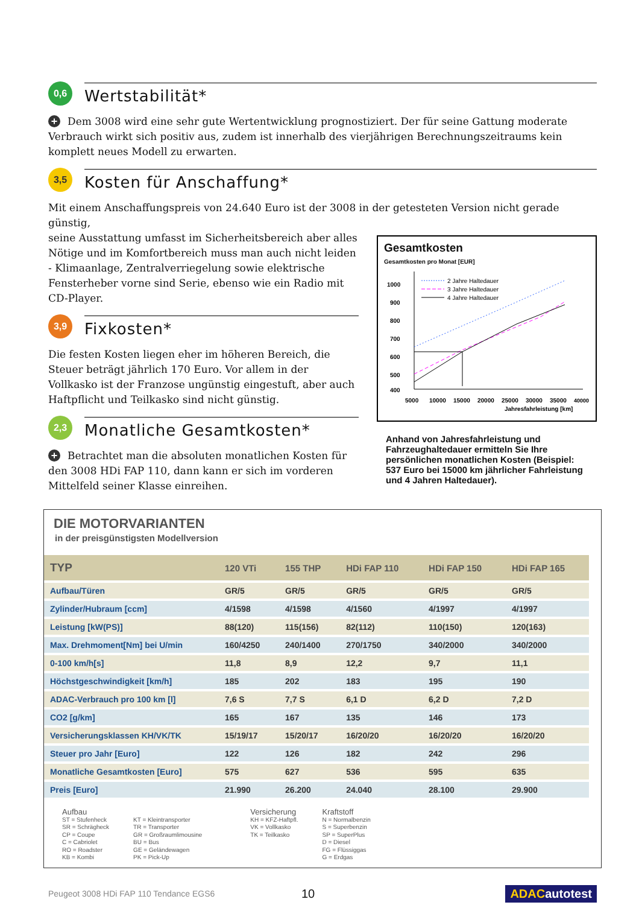0,6
Wertstabilität*
+ Dem 3008 wird eine sehr gute Wertentwicklung prognostiziert. Der für seine Gattung moderate Verbrauch wirkt sich positiv aus, zudem ist innerhalb des vierjährigen Berechnungszeitraums kein komplett neues Modell zu erwarten.
3,5
Kosten für Anschaffung*
Mit einem Anschaffungspreis von 24.640 Euro ist der 3008 in der getesteten Version nicht gerade günstig,
seine Ausstattung umfasst im Sicherheitsbereich aber alles Nötige und im Komfortbereich muss man auch nicht leiden - Klimaanlage, Zentralverriegelung sowie elektrische Fensterheber vorne sind Serie, ebenso wie ein Radio mit CD-Player.
3,9
Fixkosten*
Die festen Kosten liegen eher im höheren Bereich, die Steuer beträgt jährlich 170 Euro. Vor allem in der Vollkasko ist der Franzose ungünstig eingestuft, aber auch Haftpflicht und Teilkasko sind nicht günstig.
2,3
Monatliche Gesamtkosten*
+ Betrachtet man die absoluten monatlichen Kosten für den 3008 HDi FAP 110, dann kann er sich im vorderen Mittelfeld seiner Klasse einreihen.
Gesamtkosten
Gesamtkosten pro Monat [EUR]
1000
900
800
700
600
500
400
5000
10000
15000
20000
25000
30000
35000
40000
Jahresfahrleistung [km]
2 Jahre Haltedauer
3 Jahre Haltedauer
4 Jahre Haltedauer
Anhand von Jahresfahrleistung und Fahrzeughaltedauer ermitteln Sie Ihre persönlichen monatlichen Kosten (Beispiel: 537 Euro bei 15000 km jährlicher Fahrleistung und 4 Jahren Haltedauer).
DIE MOTORVARIANTEN
in der preisgünstigsten Modellversion
| TYP | 120 VTi | 155 THP | HDi FAP 110 | HDi FAP 150 | HDi FAP 165 |
| --- | --- | --- | --- | --- | --- |
| Aufbau/Türen | GR/5 | GR/5 | GR/5 | GR/5 | GR/5 |
| Zylinder/Hubraum [ccm] | 4/1598 | 4/1598 | 4/1560 | 4/1997 | 4/1997 |
| Leistung [kW(PS)] | 88(120) | 115(156) | 82(112) | 110(150) | 120(163) |
| Max. Drehmoment[Nm] bei U/min | 160/4250 | 240/1400 | 270/1750 | 340/2000 | 340/2000 |
| 0-100 km/h[s] | 11,8 | 8,9 | 12,2 | 9,7 | 11,1 |
| Höchstgeschwindigkeit [km/h] | 185 | 202 | 183 | 195 | 190 |
| ADAC-Verbrauch pro 100 km [l] | 7,6 S | 7,7 S | 6,1 D | 6,2 D | 7,2 D |
| CO2 [g/km] | 165 | 167 | 135 | 146 | 173 |
| Versicherungsklassen KH/VK/TK | 15/19/17 | 15/20/17 | 16/20/20 | 16/20/20 | 16/20/20 |
| Steuer pro Jahr [Euro] | 122 | 126 | 182 | 242 | 296 |
| Monatliche Gesamtkosten [Euro] | 575 | 627 | 536 | 595 | 635 |
| Preis [Euro] | 21.990 | 26.200 | 24.040 | 28.100 | 29.900 |
Aufbau
ST = Stufenheck
SR = Schrägheck
CP = Coupe
C = Cabriolet
RO = Roadster
KB = Kombi
KT = Kleintransporter
TR = Transporter
GR = Großraumlimousine
BU = Bus
GE = Geländewagen
PK = Pick-Up
Versicherung
KH = KFZ-Haftpfl.
VK = Vollkasko
TK = Teilkasko
Kraftstoff
N = Normalbenzin
S = Superbenzin
SP = SuperPlus
D = Diesel
FG = Flüssiggas
G = Erdgas
Peugeot 3008 HDi FAP 110 Tendance EGS6 10 ADAC autotest